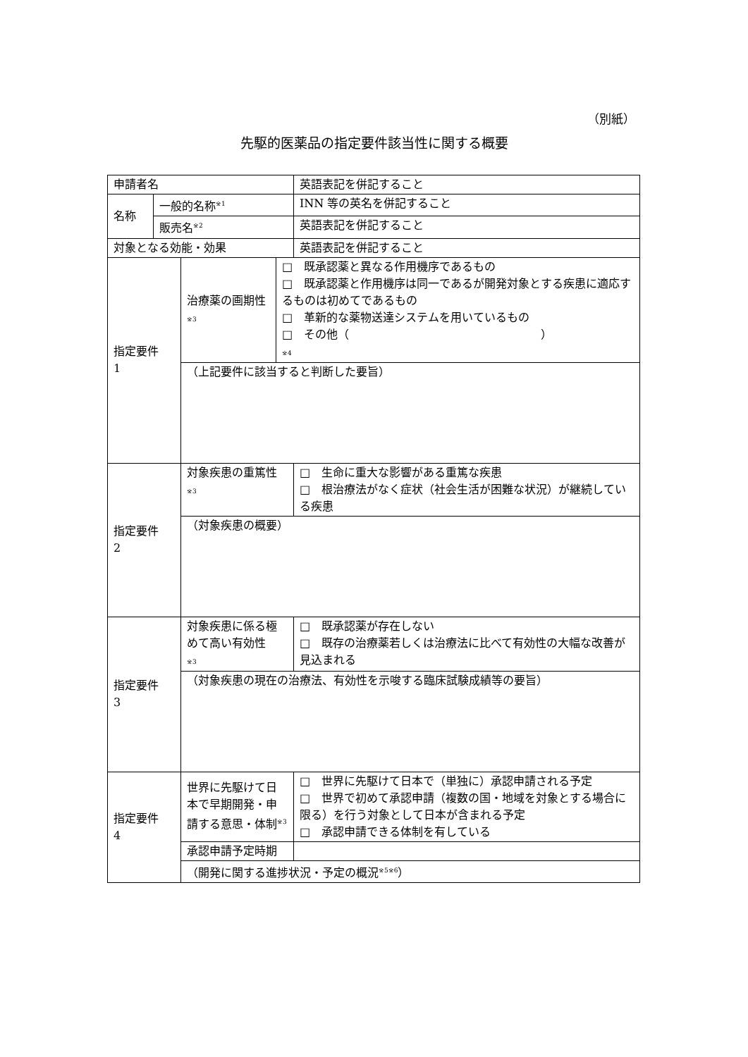（別紙）
先駆的医薬品の指定要件該当性に関する概要
| 申請者名 | | | | 英語表記を併記すること |
| 名称 | 一般的名称<sup>※1</sup> | | | INN 等の英名を併記すること |
| | 販売名<sup>※2</sup> | | | 英語表記を併記すること |
| 対象となる効能・効果 | | | | 英語表記を併記すること |
| 指定要件 1 | | 治療薬の画期性 ※3 | □ 既承認薬と異なる作用機序であるもの □ 既承認薬と作用機序は同一であるが開発対象とする疾患に適応するものは初めてであるもの □ 革新的な薬物送達システムを用いているもの □ その他（ ） ※4 | |
| | | （上記要件に該当すると判断した要旨） | | |
| 指定要件 2 | | 対象疾患の重篤性 ※3 | | □ 生命に重大な影響がある重篤な疾患 □ 根治療法がなく症状（社会生活が困難な状況）が継続している疾患 |
| | | （対象疾患の概要） | | |
| 指定要件 3 | | 対象疾患に係る極めて高い有効性 ※3 | | □ 既承認薬が存在しない □ 既存の治療薬若しくは治療法に比べて有効性の大幅な改善が見込まれる |
| | | （対象疾患の現在の治療法、有効性を示唆する臨床試験成績等の要旨） | | |
| 指定要件 4 | | 世界に先駆けて日本で早期開発・申請する意思・体制<sup>※3</sup> | | □ 世界に先駆けて日本で（単独に）承認申請される予定 □ 世界で初めて承認申請（複数の国・地域を対象とする場合に限る）を行う対象として日本が含まれる予定 □ 承認申請できる体制を有している |
| | | 承認申請予定時期 | | |
| | | （開発に関する進捗状況・予定の概況<sup>※5※6</sup>） | | |